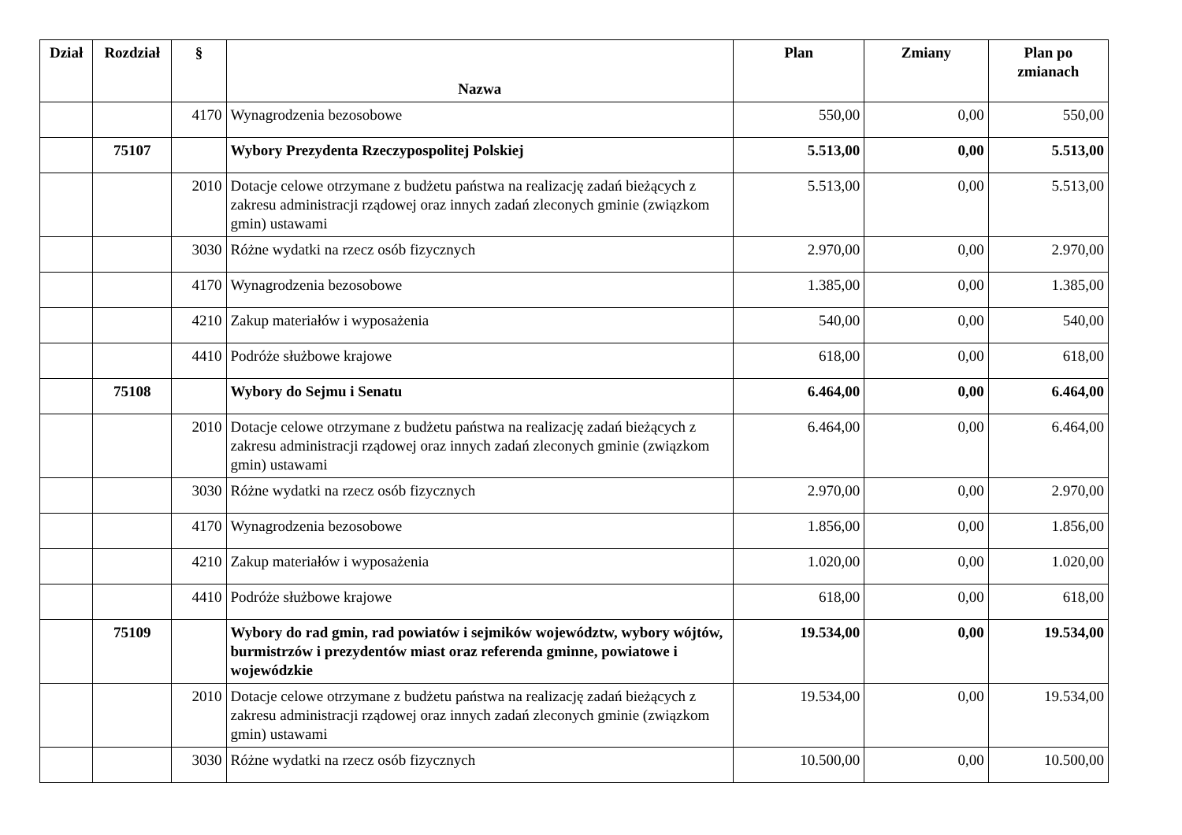| Dział | Rozdział | § | Nazwa | Plan | Zmiany | Plan po zmianach |
| --- | --- | --- | --- | --- | --- | --- |
| | | 4170 | Wynagrodzenia bezosobowe | 550,00 | 0,00 | 550,00 |
| | 75107 | | Wybory Prezydenta Rzeczypospolitej Polskiej | 5.513,00 | 0,00 | 5.513,00 |
| | | 2010 | Dotacje celowe otrzymane z budżetu państwa na realizację zadań bieżących z zakresu administracji rządowej oraz innych zadań zleconych gminie (związkom gmin) ustawami | 5.513,00 | 0,00 | 5.513,00 |
| | | 3030 | Różne wydatki na rzecz osób fizycznych | 2.970,00 | 0,00 | 2.970,00 |
| | | 4170 | Wynagrodzenia bezosobowe | 1.385,00 | 0,00 | 1.385,00 |
| | | 4210 | Zakup materiałów i wyposażenia | 540,00 | 0,00 | 540,00 |
| | | 4410 | Podróże służbowe krajowe | 618,00 | 0,00 | 618,00 |
| | 75108 | | Wybory do Sejmu i Senatu | 6.464,00 | 0,00 | 6.464,00 |
| | | 2010 | Dotacje celowe otrzymane z budżetu państwa na realizację zadań bieżących z zakresu administracji rządowej oraz innych zadań zleconych gminie (związkom gmin) ustawami | 6.464,00 | 0,00 | 6.464,00 |
| | | 3030 | Różne wydatki na rzecz osób fizycznych | 2.970,00 | 0,00 | 2.970,00 |
| | | 4170 | Wynagrodzenia bezosobowe | 1.856,00 | 0,00 | 1.856,00 |
| | | 4210 | Zakup materiałów i wyposażenia | 1.020,00 | 0,00 | 1.020,00 |
| | | 4410 | Podróże służbowe krajowe | 618,00 | 0,00 | 618,00 |
| | 75109 | | Wybory do rad gmin, rad powiatów i sejmików województw, wybory wójtów, burmistrzów i prezydentów miast oraz referenda gminne, powiatowe i wojewódzkie | 19.534,00 | 0,00 | 19.534,00 |
| | | 2010 | Dotacje celowe otrzymane z budżetu państwa na realizację zadań bieżących z zakresu administracji rządowej oraz innych zadań zleconych gminie (związkom gmin) ustawami | 19.534,00 | 0,00 | 19.534,00 |
| | | 3030 | Różne wydatki na rzecz osób fizycznych | 10.500,00 | 0,00 | 10.500,00 |